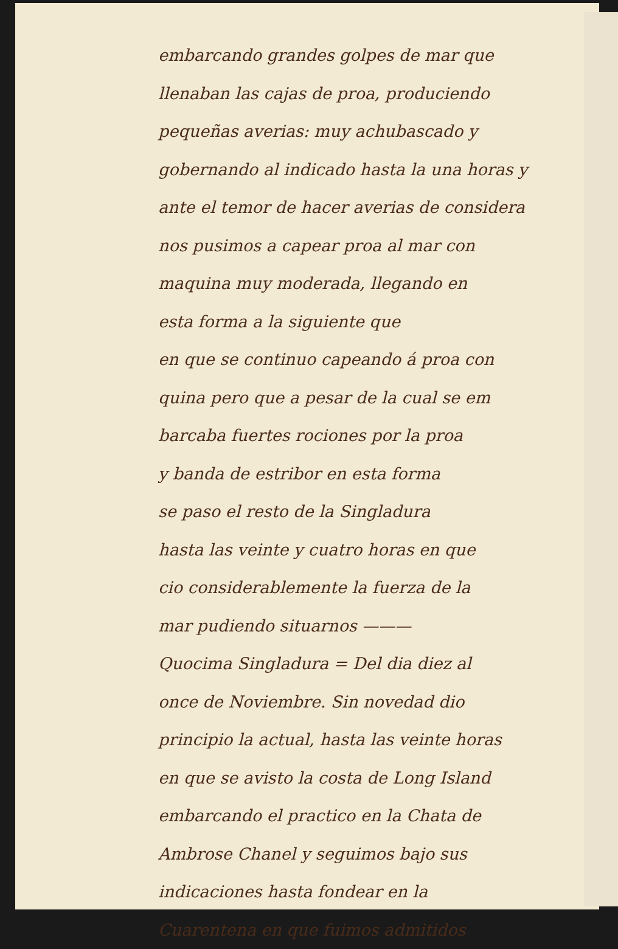embarcando grandes golpes de mar que
llenaban las cajas de proa, produciendo
pequeñas averias: muy achubascado y
gobernando al indicado hasta la una horas y
ante el temor de hacer averias de considera
nos pusimos a capear proa al mar con
maquina muy moderada, llegando en
esta forma a la siguiente que
en que se continuo capeando á proa con
quina pero que a pesar de la cual se em
barcaba fuertes rociones por la proa
y banda de estribor en esta forma
se paso el resto de la Singladura
hasta las veinte y cuatro horas en que
cio considerablemente la fuerza de la
mar pudiendo situarnos ———
Quocima Singladura = Del dia diez al
once de Noviembre. Sin novedad dio
principio la actual, hasta las veinte horas
en que se avisto la costa de Long Island
embarcando el practico en la Chata de
Ambrose Chanel y seguimos bajo sus
indicaciones hasta fondear en la
Cuarentena en que fuimos admitidos